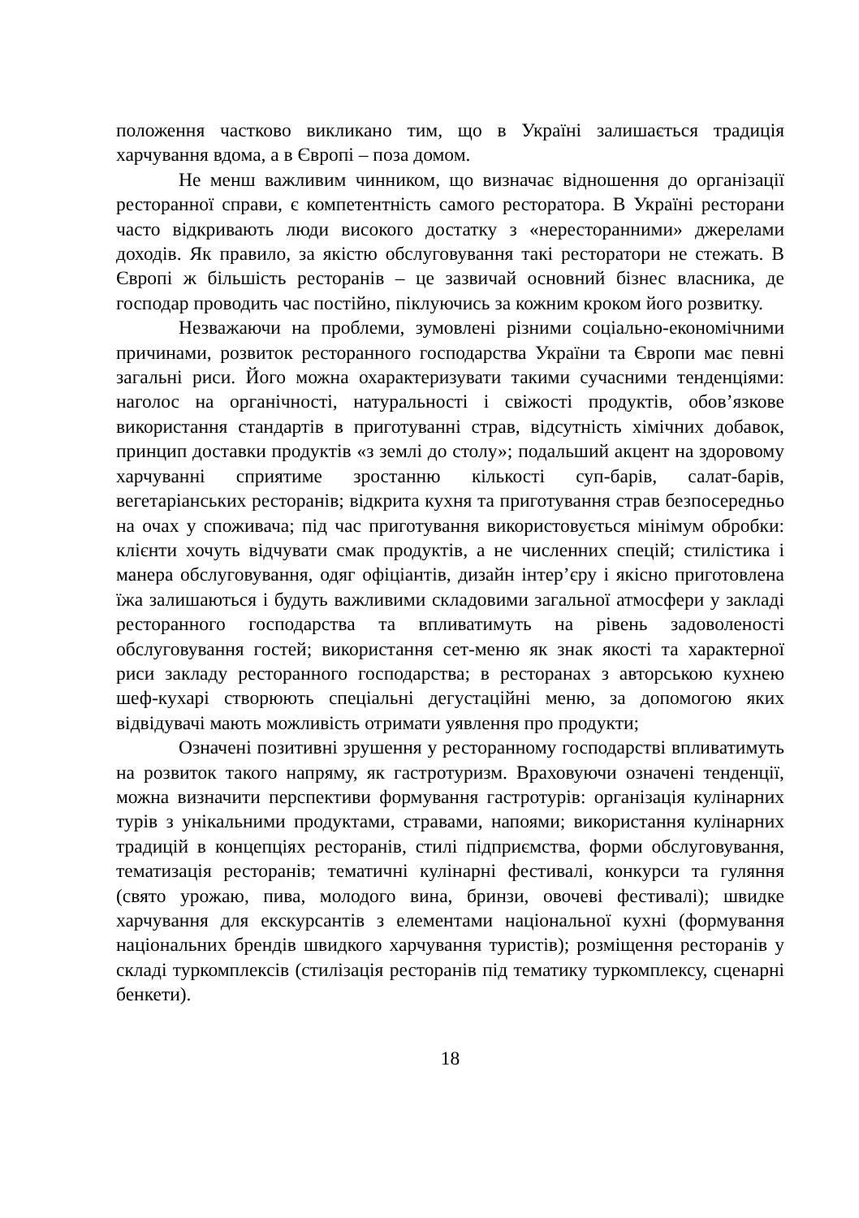положення частково викликано тим, що в Україні залишається традиція харчування вдома, а в Європі – поза домом.
Не менш важливим чинником, що визначає відношення до організації ресторанної справи, є компетентність самого ресторатора. В Україні ресторани часто відкривають люди високого достатку з «нересторанними» джерелами доходів. Як правило, за якістю обслуговування такі ресторатори не стежать. В Європі ж більшість ресторанів – це зазвичай основний бізнес власника, де господар проводить час постійно, піклуючись за кожним кроком його розвитку.
Незважаючи на проблеми, зумовлені різними соціально-економічними причинами, розвиток ресторанного господарства України та Європи має певні загальні риси. Його можна охарактеризувати такими сучасними тенденціями: наголос на органічності, натуральності і свіжості продуктів, обов’язкове використання стандартів в приготуванні страв, відсутність хімічних добавок, принцип доставки продуктів «з землі до столу»; подальший акцент на здоровому харчуванні сприятиме зростанню кількості суп-барів, салат-барів, вегетаріанських ресторанів; відкрита кухня та приготування страв безпосередньо на очах у споживача; під час приготування використовується мінімум обробки: клієнти хочуть відчувати смак продуктів, а не численних спецій; стилістика і манера обслуговування, одяг офіціантів, дизайн інтер’єру і якісно приготовлена їжа залишаються і будуть важливими складовими загальної атмосфери у закладі ресторанного господарства та впливатимуть на рівень задоволеності обслуговування гостей; використання сет-меню як знак якості та характерної риси закладу ресторанного господарства; в ресторанах з авторською кухнею шеф-кухарі створюють спеціальні дегустаційні меню, за допомогою яких відвідувачі мають можливість отримати уявлення про продукти;
Означені позитивні зрушення у ресторанному господарстві впливатимуть на розвиток такого напряму, як гастротуризм. Враховуючи означені тенденції, можна визначити перспективи формування гастротурів: організація кулінарних турів з унікальними продуктами, стравами, напоями; використання кулінарних традицій в концепціях ресторанів, стилі підприємства, форми обслуговування, тематизація ресторанів; тематичні кулінарні фестивалі, конкурси та гуляння (свято урожаю, пива, молодого вина, бринзи, овочеві фестивалі); швидке харчування для екскурсантів з елементами національної кухні (формування національних брендів швидкого харчування туристів); розміщення ресторанів у складі туркомплексів (стилізація ресторанів під тематику туркомплексу, сценарні бенкети).
18